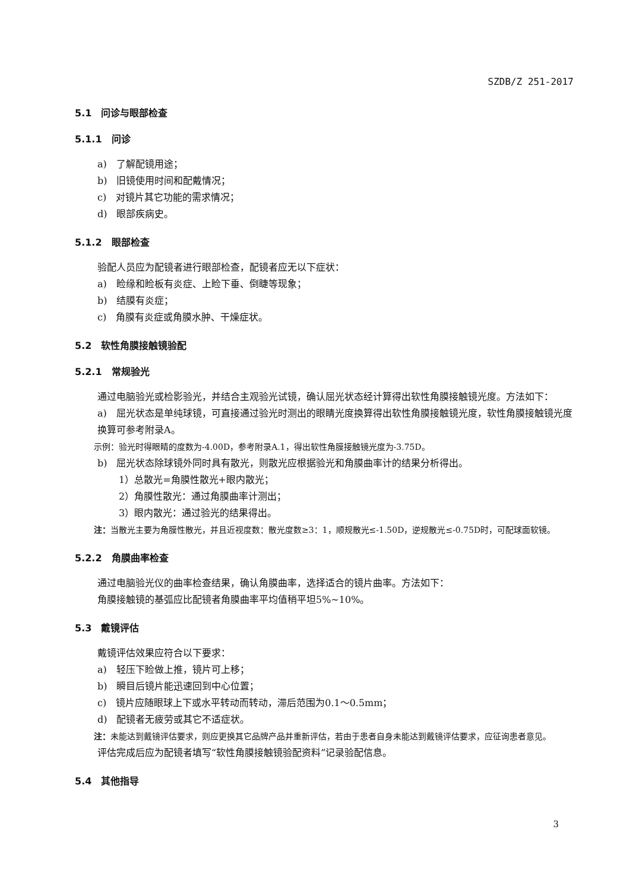SZDB/Z 251-2017
5.1　问诊与眼部检查
5.1.1　问诊
a)　了解配镜用途；
b)　旧镜使用时间和配戴情况；
c)　对镜片其它功能的需求情况；
d)　眼部疾病史。
5.1.2　眼部检查
验配人员应为配镜者进行眼部检查，配镜者应无以下症状：
a)　睑缘和睑板有炎症、上睑下垂、倒睫等现象；
b)　结膜有炎症；
c)　角膜有炎症或角膜水肿、干燥症状。
5.2　软性角膜接触镜验配
5.2.1　常规验光
通过电脑验光或检影验光，并结合主观验光试镜，确认屈光状态经计算得出软性角膜接触镜光度。方法如下：
a)　屈光状态是单纯球镜，可直接通过验光时测出的眼睛光度换算得出软性角膜接触镜光度，软性角膜接触镜光度换算可参考附录A。
示例：验光时得眼睛的度数为-4.00D，参考附录A.1，得出软性角膜接触镜光度为-3.75D。
b)　屈光状态除球镜外同时具有散光，则散光应根据验光和角膜曲率计的结果分析得出。
1）总散光=角膜性散光+眼内散光；
2）角膜性散光：通过角膜曲率计测出；
3）眼内散光：通过验光的结果得出。
注：当散光主要为角膜性散光，并且近视度数：散光度数≥3：1，顺规散光≤-1.50D，逆规散光≤-0.75D时，可配球面软镜。
5.2.2　角膜曲率检查
通过电脑验光仪的曲率检查结果，确认角膜曲率，选择适合的镜片曲率。方法如下：
角膜接触镜的基弧应比配镜者角膜曲率平均值稍平坦5%~10%。
5.3　戴镜评估
戴镜评估效果应符合以下要求：
a)　轻压下睑做上推，镜片可上移；
b)　瞬目后镜片能迅速回到中心位置；
c)　镜片应随眼球上下或水平转动而转动，滞后范围为0.1～0.5mm；
d)　配镜者无疲劳或其它不适症状。
注：未能达到戴镜评估要求，则应更换其它品牌产品并重新评估，若由于患者自身未能达到戴镜评估要求，应征询患者意见。
评估完成后应为配镜者填写“软性角膜接触镜验配资料”记录验配信息。
5.4　其他指导
3